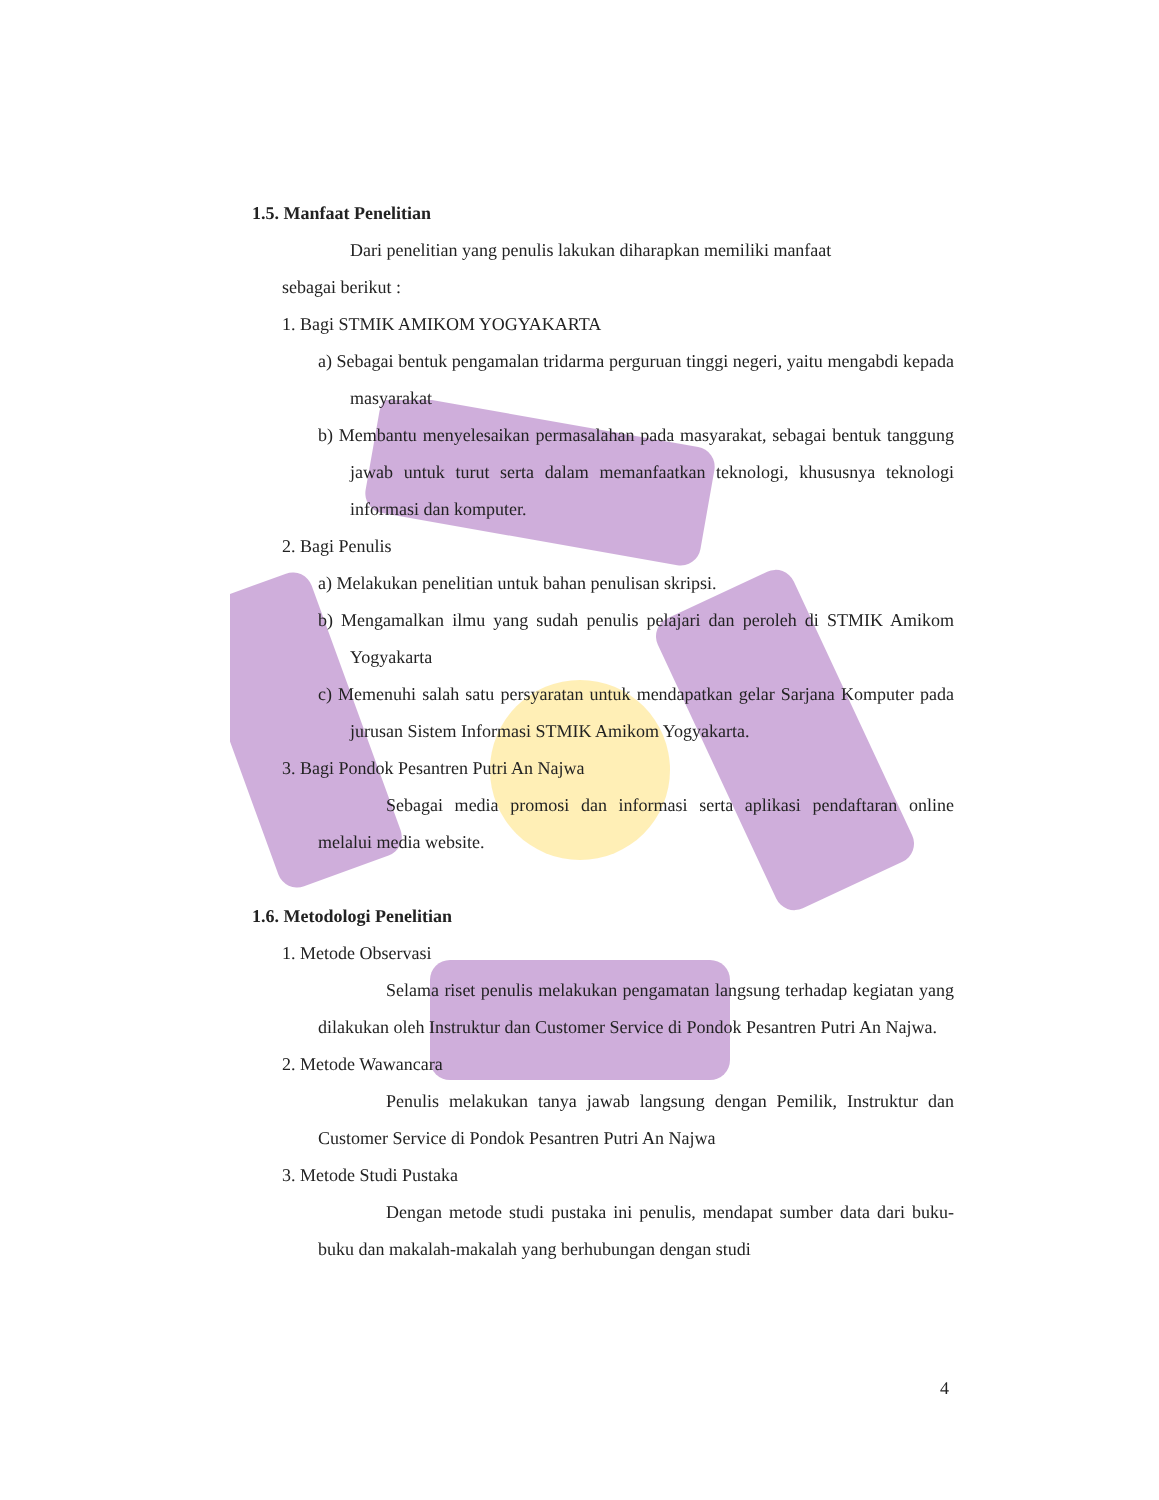1.5. Manfaat Penelitian
Dari penelitian yang penulis lakukan diharapkan memiliki manfaat
sebagai berikut :
1. Bagi STMIK AMIKOM YOGYAKARTA
a) Sebagai bentuk pengamalan tridarma perguruan tinggi negeri, yaitu mengabdi kepada masyarakat
b) Membantu menyelesaikan permasalahan pada masyarakat, sebagai bentuk tanggung jawab untuk turut serta dalam memanfaatkan teknologi, khususnya teknologi informasi dan komputer.
2. Bagi Penulis
a) Melakukan penelitian untuk bahan penulisan skripsi.
b) Mengamalkan ilmu yang sudah penulis pelajari dan peroleh di STMIK Amikom Yogyakarta
c) Memenuhi salah satu persyaratan untuk mendapatkan gelar Sarjana Komputer pada jurusan Sistem Informasi STMIK Amikom Yogyakarta.
3. Bagi Pondok Pesantren Putri An Najwa
Sebagai media promosi dan informasi serta aplikasi pendaftaran online melalui media website.
1.6. Metodologi Penelitian
1. Metode Observasi
Selama riset penulis melakukan pengamatan langsung terhadap kegiatan yang dilakukan oleh Instruktur dan Customer Service di Pondok Pesantren Putri An Najwa.
2. Metode Wawancara
Penulis melakukan tanya jawab langsung dengan Pemilik, Instruktur dan Customer Service di Pondok Pesantren Putri An Najwa
3. Metode Studi Pustaka
Dengan metode studi pustaka ini penulis, mendapat sumber data dari buku-buku dan makalah-makalah yang berhubungan dengan studi
4